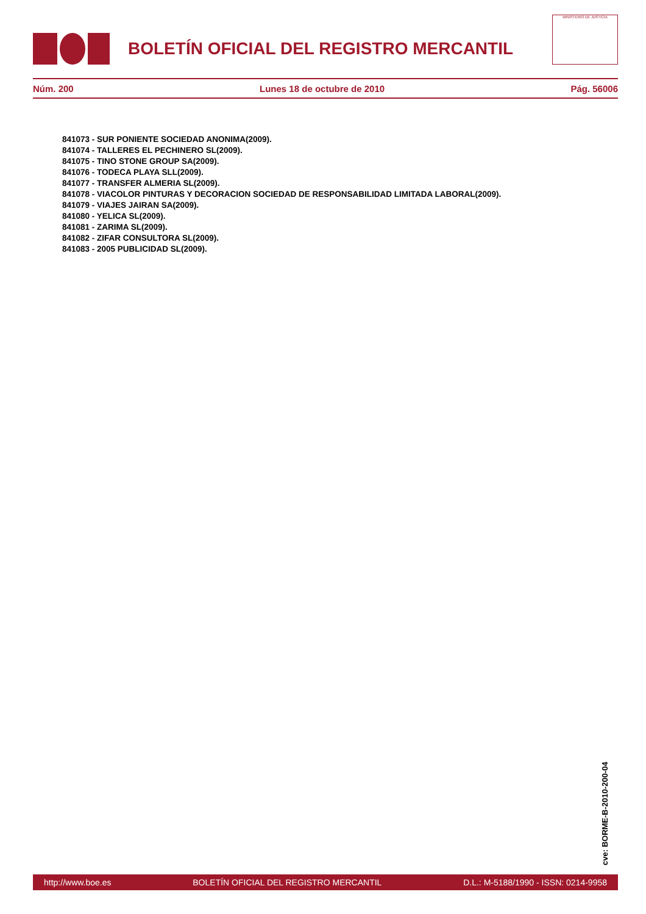BOLETÍN OFICIAL DEL REGISTRO MERCANTIL
MINISTERIO DE JUSTICIA
Núm. 200 Lunes 18 de octubre de 2010 Pág. 56006
841073 - SUR PONIENTE SOCIEDAD ANONIMA(2009).
841074 - TALLERES EL PECHINERO SL(2009).
841075 - TINO STONE GROUP SA(2009).
841076 - TODECA PLAYA SLL(2009).
841077 - TRANSFER ALMERIA SL(2009).
841078 - VIACOLOR PINTURAS Y DECORACION SOCIEDAD DE RESPONSABILIDAD LIMITADA LABORAL(2009).
841079 - VIAJES JAIRAN SA(2009).
841080 - YELICA SL(2009).
841081 - ZARIMA SL(2009).
841082 - ZIFAR CONSULTORA SL(2009).
841083 - 2005 PUBLICIDAD SL(2009).
cve: BORME-B-2010-200-04
http://www.boe.es BOLETÍN OFICIAL DEL REGISTRO MERCANTIL D.L.: M-5188/1990 - ISSN: 0214-9958